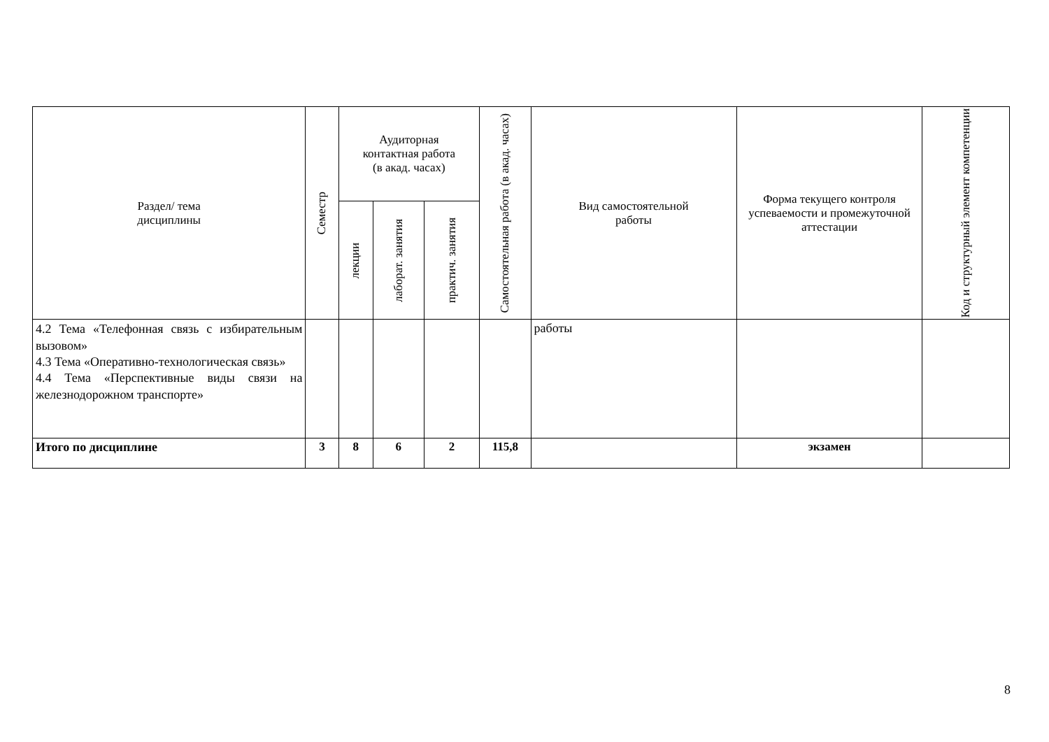| Раздел/ тема дисциплины | Семестр | Аудиторная контактная работа (в акад. часах) | | | Самостоятельная работа (в акад. часах) | Вид самостоятельной работы | Форма текущего контроля успеваемости и промежуточной аттестации | Код и структурный элемент компетенции |
| --- | --- | --- | --- | --- | --- | --- | --- | --- |
| | | лекции | лаборат. занятия | практич. занятия | | | | |
| 4.2 Тема «Телефонная связь с избирательным вызовом» 4.3 Тема «Оперативно-технологическая связь» 4.4 Тема «Перспективные виды связи на железнодорожном транспорте» | | | | | | работы | | |
| Итого по дисциплине | 3 | 8 | 6 | 2 | 115,8 | | экзамен | |
8